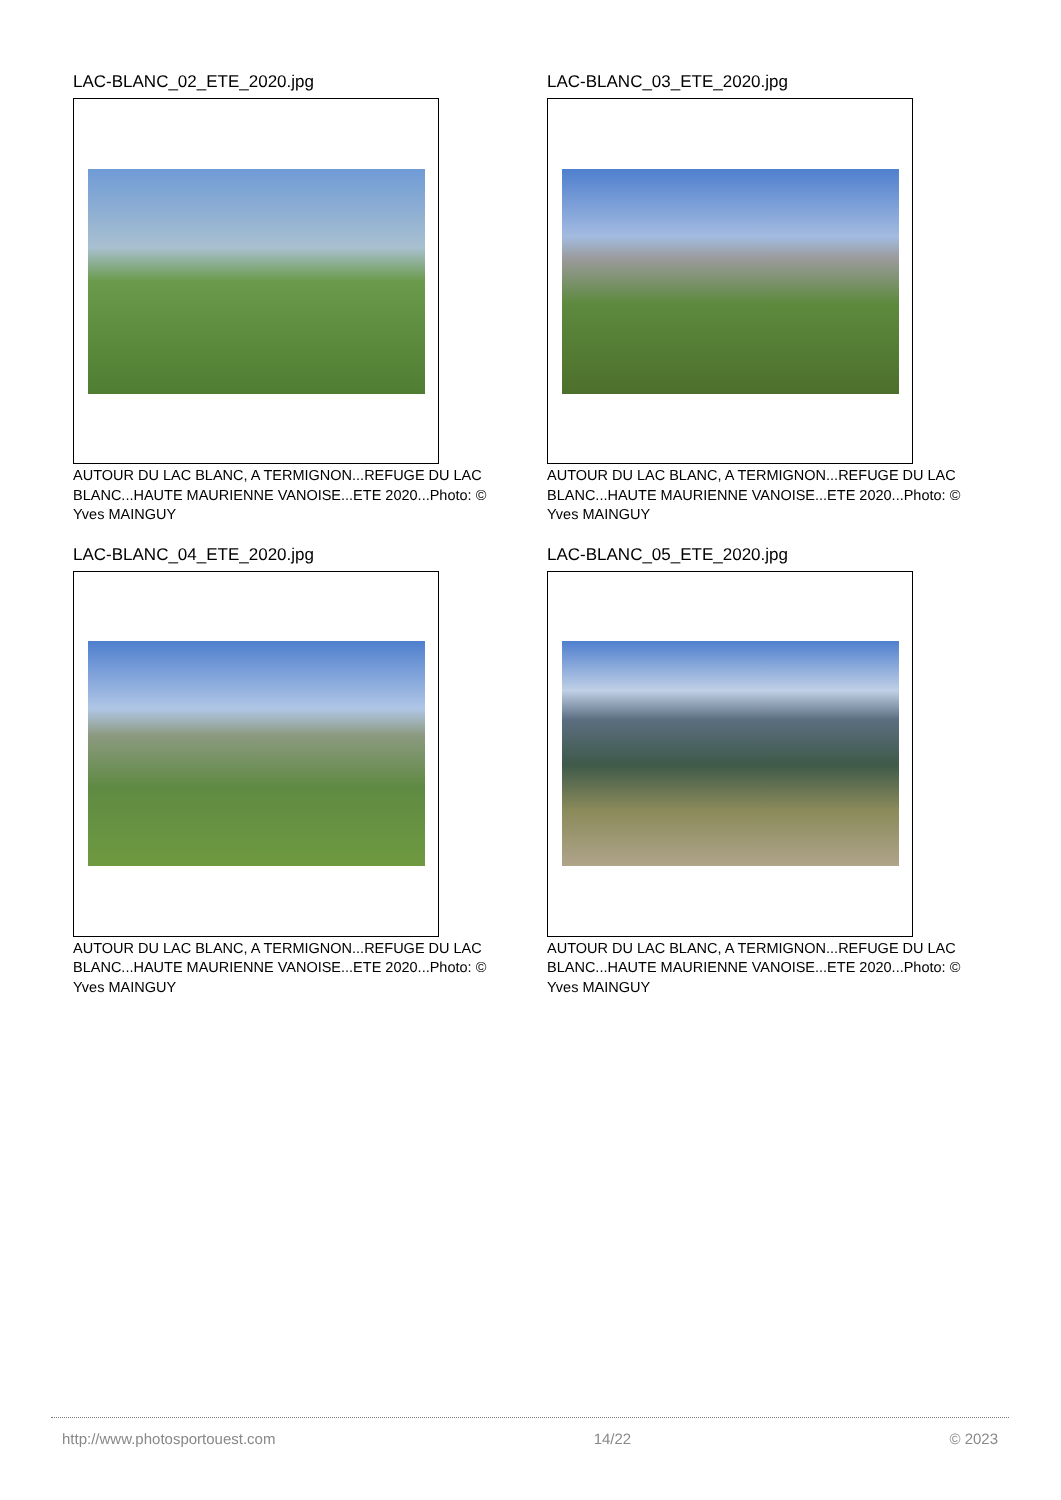LAC-BLANC_02_ETE_2020.jpg
AUTOUR DU LAC BLANC, A TERMIGNON...REFUGE DU LAC BLANC...HAUTE MAURIENNE VANOISE...ETE 2020...Photo: © Yves MAINGUY
LAC-BLANC_03_ETE_2020.jpg
AUTOUR DU LAC BLANC, A TERMIGNON...REFUGE DU LAC BLANC...HAUTE MAURIENNE VANOISE...ETE 2020...Photo: © Yves MAINGUY
LAC-BLANC_04_ETE_2020.jpg
AUTOUR DU LAC BLANC, A TERMIGNON...REFUGE DU LAC BLANC...HAUTE MAURIENNE VANOISE...ETE 2020...Photo: © Yves MAINGUY
LAC-BLANC_05_ETE_2020.jpg
AUTOUR DU LAC BLANC, A TERMIGNON...REFUGE DU LAC BLANC...HAUTE MAURIENNE VANOISE...ETE 2020...Photo: © Yves MAINGUY
http://www.photosportouest.com 14/22 © 2023